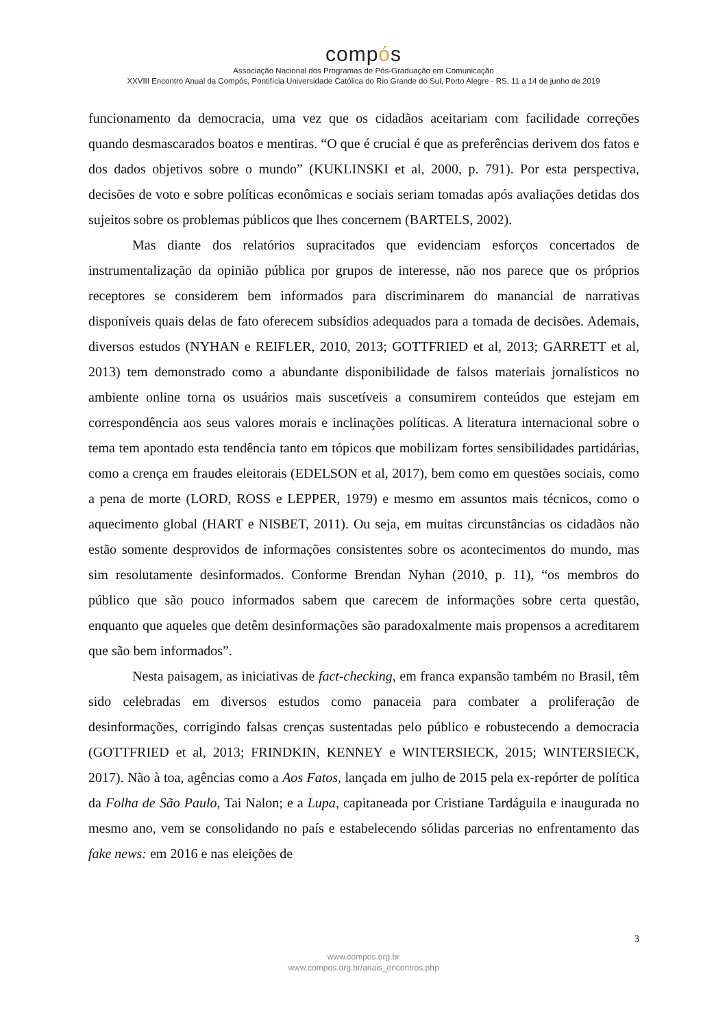compós
Associação Nacional dos Programas de Pós-Graduação em Comunicação
XXVIII Encontro Anual da Compós, Pontifícia Universidade Católica do Rio Grande do Sul, Porto Alegre - RS, 11 a 14 de junho de 2019
funcionamento da democracia, uma vez que os cidadãos aceitariam com facilidade correções quando desmascarados boatos e mentiras. “O que é crucial é que as preferências derivem dos fatos e dos dados objetivos sobre o mundo” (KUKLINSKI et al, 2000, p. 791). Por esta perspectiva, decisões de voto e sobre políticas econômicas e sociais seriam tomadas após avaliações detidas dos sujeitos sobre os problemas públicos que lhes concernem (BARTELS, 2002).
Mas diante dos relatórios supracitados que evidenciam esforços concertados de instrumentalização da opinião pública por grupos de interesse, não nos parece que os próprios receptores se considerem bem informados para discriminarem do manancial de narrativas disponíveis quais delas de fato oferecem subsídios adequados para a tomada de decisões. Ademais, diversos estudos (NYHAN e REIFLER, 2010, 2013; GOTTFRIED et al, 2013; GARRETT et al, 2013) tem demonstrado como a abundante disponibilidade de falsos materiais jornalísticos no ambiente online torna os usuários mais suscetíveis a consumirem conteúdos que estejam em correspondência aos seus valores morais e inclinações políticas. A literatura internacional sobre o tema tem apontado esta tendência tanto em tópicos que mobilizam fortes sensibilidades partidárias, como a crença em fraudes eleitorais (EDELSON et al, 2017), bem como em questões sociais, como a pena de morte (LORD, ROSS e LEPPER, 1979) e mesmo em assuntos mais técnicos, como o aquecimento global (HART e NISBET, 2011). Ou seja, em muitas circunstâncias os cidadãos não estão somente desprovidos de informações consistentes sobre os acontecimentos do mundo, mas sim resolutamente desinformados. Conforme Brendan Nyhan (2010, p. 11), “os membros do público que são pouco informados sabem que carecem de informações sobre certa questão, enquanto que aqueles que detêm desinformações são paradoxalmente mais propensos a acreditarem que são bem informados”.
Nesta paisagem, as iniciativas de fact-checking, em franca expansão também no Brasil, têm sido celebradas em diversos estudos como panaceia para combater a proliferação de desinformações, corrigindo falsas crenças sustentadas pelo público e robustecendo a democracia (GOTTFRIED et al, 2013; FRINDKIN, KENNEY e WINTERSIECK, 2015; WINTERSIECK, 2017). Não à toa, agências como a Aos Fatos, lançada em julho de 2015 pela ex-repórter de política da Folha de São Paulo, Tai Nalon; e a Lupa, capitaneada por Cristiane Tardáguila e inaugurada no mesmo ano, vem se consolidando no país e estabelecendo sólidas parcerias no enfrentamento das fake news: em 2016 e nas eleições de
3
www.compos.org.br
www.compos.org.br/anais_encontros.php